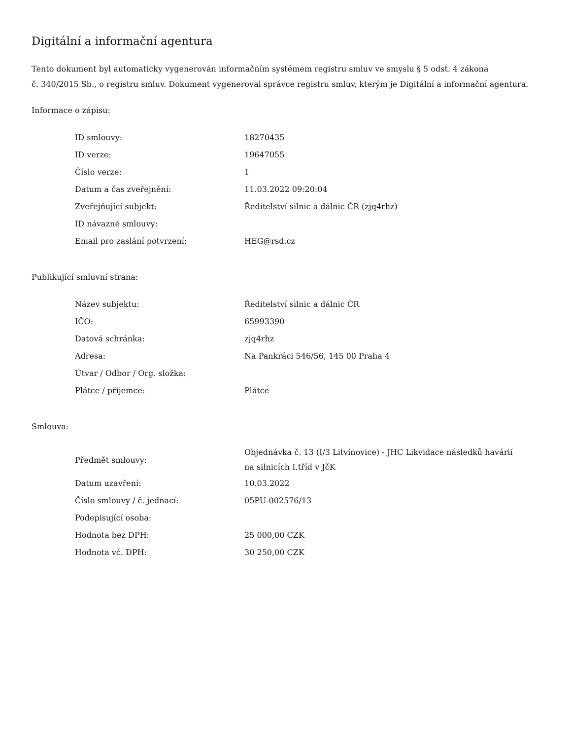Digitální a informační agentura
Tento dokument byl automaticky vygenerován informačním systémem registru smluv ve smyslu § 5 odst. 4 zákona
č. 340/2015 Sb., o registru smluv. Dokument vygeneroval správce registru smluv, kterým je Digitální a informační agentura.
Informace o zápisu:
| ID smlouvy: | 18270435 |
| ID verze: | 19647055 |
| Číslo verze: | 1 |
| Datum a čas zveřejnění: | 11.03.2022 09:20:04 |
| Zveřejňující subjekt: | Ředitelství silnic a dálnic ČR (zjq4rhz) |
| ID návazné smlouvy: | |
| Email pro zaslání potvrzení: | HEG@rsd.cz |
Publikující smluvní strana:
| Název subjektu: | Ředitelství silnic a dálnic ČR |
| IČO: | 65993390 |
| Datová schránka: | zjq4rhz |
| Adresa: | Na Pankráci 546/56, 145 00 Praha 4 |
| Útvar / Odbor / Org. složka: | |
| Plátce / příjemce: | Plátce |
Smlouva:
| Předmět smlouvy: | Objednávka č. 13 (I/3 Litvínovice) - JHC Likvidace následků havárií na silnicích I.tříd v JčK |
| Datum uzavření: | 10.03.2022 |
| Číslo smlouvy / č. jednací: | 05PU-002576/13 |
| Podepisující osoba: | |
| Hodnota bez DPH: | 25 000,00 CZK |
| Hodnota vč. DPH: | 30 250,00 CZK |